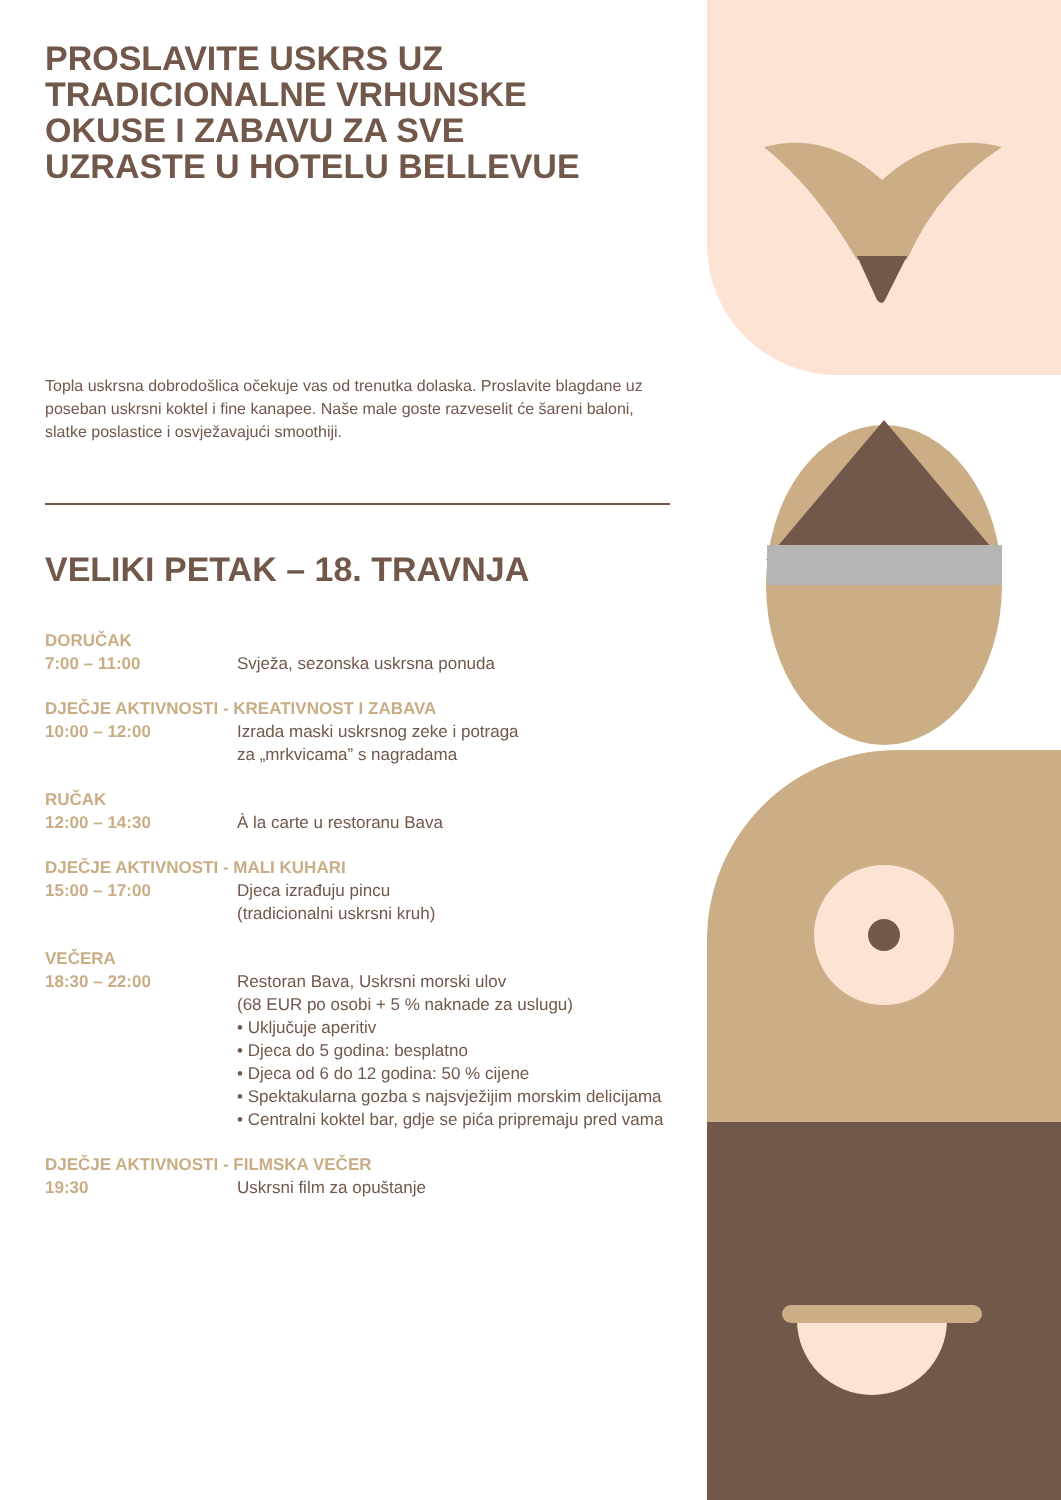PROSLAVITE USKRS UZ
TRADICIONALNE VRHUNSKE
OKUSE I ZABAVU ZA SVE
UZRASTE U HOTELU BELLEVUE
Topla uskrsna dobrodošlica očekuje vas od trenutka dolaska. Proslavite blagdane uz poseban uskrsni koktel i fine kanapee. Naše male goste razveselit će šareni baloni, slatke poslastice i osvježavajući smoothiji.
VELIKI PETAK – 18. TRAVNJA
DORUČAK
7:00 – 11:00 Svježa, sezonska uskrsna ponuda
DJEČJE AKTIVNOSTI - KREATIVNOST I ZABAVA
10:00 – 12:00 Izrada maski uskrsnog zeke i potraga
za „mrkvicama” s nagradama
RUČAK
12:00 – 14:30 À la carte u restoranu Bava
DJEČJE AKTIVNOSTI - MALI KUHARI
15:00 – 17:00 Djeca izrađuju pincu
(tradicionalni uskrsni kruh)
VEČERA
18:30 – 22:00 Restoran Bava, Uskrsni morski ulov
(68 EUR po osobi + 5 % naknade za uslugu)
• Uključuje aperitiv
• Djeca do 5 godina: besplatno
• Djeca od 6 do 12 godina: 50 % cijene
• Spektakularna gozba s najsvježijim morskim delicijama
• Centralni koktel bar, gdje se pića pripremaju pred vama
DJEČJE AKTIVNOSTI - FILMSKA VEČER
19:30 Uskrsni film za opuštanje